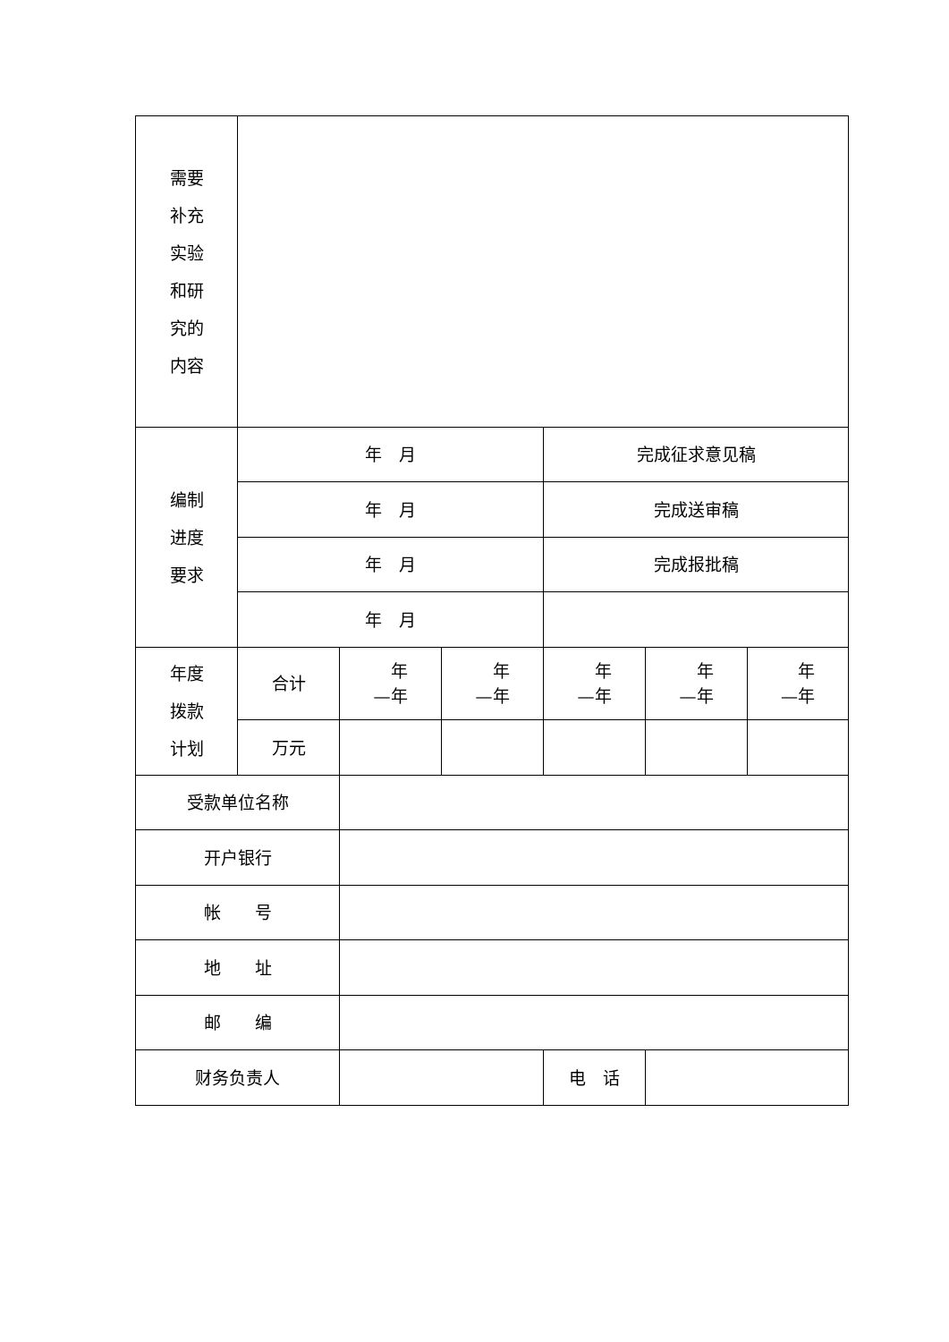| 需要 补充 实验 和研 究的 内容 | | | | | | |
| 编制 进度 要求 | 年 月 | | | 完成征求意见稿 | | |
| | 年 月 | | | 完成送审稿 | | |
| | 年 月 | | | 完成报批稿 | | |
| | 年 月 | | | | | |
| 年度 拨款 计划 | 合计 | 年 —年 | 年 —年 | 年 —年 | 年 —年 | 年 —年 |
| | 万元 | | | | | |
| 受款单位名称 | | | | | | |
| 开户银行 | | | | | | |
| 帐 号 | | | | | | |
| 地 址 | | | | | | |
| 邮 编 | | | | | | |
| 财务负责人 | | | | 电 话 | | |